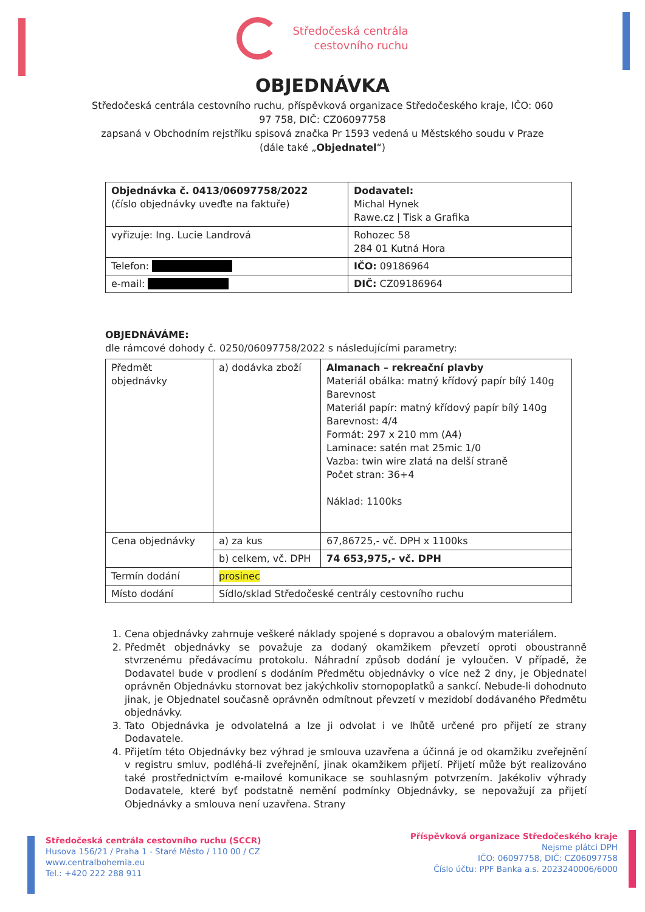Středočeská centrála
cestovního ruchu
OBJEDNÁVKA
Středočeská centrála cestovního ruchu, příspěvková organizace Středočeského kraje, IČO: 060 97 758, DIČ: CZ06097758
zapsaná v Obchodním rejstříku spisová značka Pr 1593 vedená u Městského soudu v Praze
(dále také „Objednatel“)
| Objednávka č. 0413/06097758/2022 (číslo objednávky uveďte na faktuře) | Dodavatel: Michal Hynek Rawe.cz / Tisk a Grafika |
| vyřizuje: Ing. Lucie Landrová | Rohozec 58 284 01 Kutná Hora |
| Telefon: | IČO: 09186964 |
| e-mail: | DIČ: CZ09186964 |
OBJEDNÁVÁME:
dle rámcové dohody č. 0250/06097758/2022 s následujícími parametry:
| Předmět objednávky | a) dodávka zboží | Almanach – rekreační plavby Materiál obálka: matný křídový papír bílý 140g Barevnost Materiál papír: matný křídový papír bílý 140g Barevnost: 4/4 Formát: 297 x 210 mm (A4) Laminace: satén mat 25mic 1/0 Vazba: twin wire zlatá na delší straně Počet stran: 36+4 Náklad: 1100ks |
| Cena objednávky | a) za kus | 67,86725,- vč. DPH x 1100ks |
| | b) celkem, vč. DPH | 74 653,975,- vč. DPH |
| Termín dodání | prosinec | |
| Místo dodání | Sídlo/sklad Středočeské centrály cestovního ruchu | |
1. Cena objednávky zahrnuje veškeré náklady spojené s dopravou a obalovým materiálem.
2. Předmět objednávky se považuje za dodaný okamžikem převzetí oproti oboustranně stvrzenému předávacímu protokolu. Náhradní způsob dodání je vyloučen. V případě, že Dodavatel bude v prodlení s dodáním Předmětu objednávky o více než 2 dny, je Objednatel oprávněn Objednávku stornovat bez jakýchkoliv stornopoplatků a sankcí. Nebude-li dohodnuto jinak, je Objednatel současně oprávněn odmítnout převzetí v mezidobí dodávaného Předmětu objednávky.
3. Tato Objednávka je odvolatelná a lze ji odvolat i ve lhůtě určené pro přijetí ze strany Dodavatele.
4. Přijetím této Objednávky bez výhrad je smlouva uzavřena a účinná je od okamžiku zveřejnění v registru smluv, podléhá-li zveřejnění, jinak okamžikem přijetí. Přijetí může být realizováno také prostřednictvím e-mailové komunikace se souhlasným potvrzením. Jakékoliv výhrady Dodavatele, které byť podstatně nemění podmínky Objednávky, se nepovažují za přijetí Objednávky a smlouva není uzavřena. Strany
Středočeská centrála cestovního ruchu (SCCR)
Husova 156/21 / Praha 1 - Staré Město / 110 00 / CZ
www.centralbohemia.eu
Tel.: +420 222 288 911
Příspěvková organizace Středočeského kraje
Nejsme plátci DPH
IČO: 06097758, DIČ: CZ06097758
Číslo účtu: PPF Banka a.s. 2023240006/6000